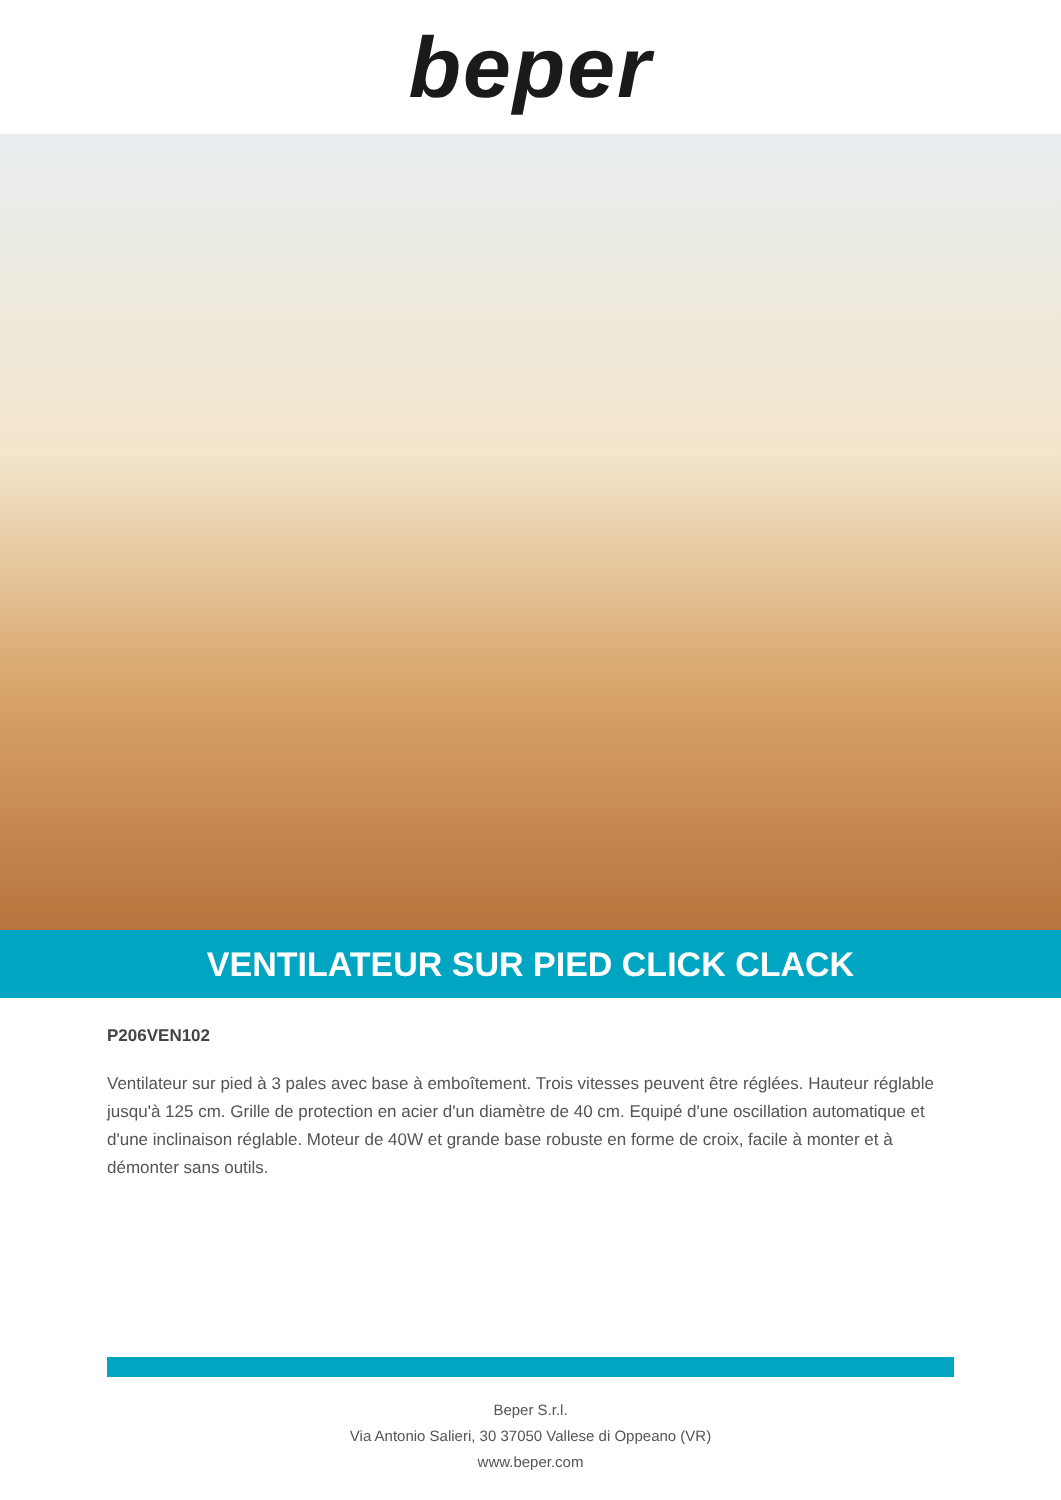beper
VENTILATEUR SUR PIED CLICK CLACK
P206VEN102
Ventilateur sur pied à 3 pales avec base à emboîtement. Trois vitesses peuvent être réglées. Hauteur réglable jusqu'à 125 cm. Grille de protection en acier d'un diamètre de 40 cm. Equipé d'une oscillation automatique et d'une inclinaison réglable. Moteur de 40W et grande base robuste en forme de croix, facile à monter et à démonter sans outils.
Beper S.r.l.
Via Antonio Salieri, 30 37050 Vallese di Oppeano (VR)
www.beper.com